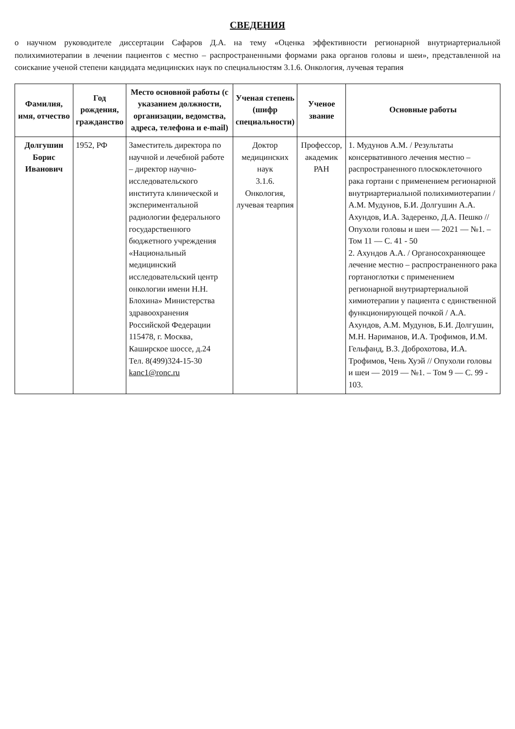СВЕДЕНИЯ
о научном руководителе диссертации Сафаров Д.А. на тему «Оценка эффективности регионарной внутриартериальной полихимиотерапии в лечении пациентов с местно – распространенными формами рака органов головы и шеи», представленной на соискание ученой степени кандидата медицинских наук по специальностям 3.1.6. Онкология, лучевая терапия
| Фамилия, имя, отчество | Год рождения, гражданство | Место основной работы (с указанием должности, организации, ведомства, адреса, телефона и e-mail) | Ученая степень (шифр специальности) | Ученое звание | Основные работы |
| --- | --- | --- | --- | --- | --- |
| Долгушин Борис Иванович | 1952, РФ | Заместитель директора по научной и лечебной работе – директор научно-исследовательского института клинической и экспериментальной радиологии федерального государственного бюджетного учреждения «Национальный медицинский исследовательский центр онкологии имени Н.Н. Блохина» Министерства здравоохранения Российской Федерации 115478, г. Москва, Каширское шоссе, д.24 Тел. 8(499)324-15-30 kanc1@ronc.ru | Доктор медицинских наук 3.1.6. Онкология, лучевая теарпия | Профессор, академик РАН | 1. Мудунов А.М. / Результаты консервативного лечения местно – распространенного плоскоклеточного рака гортани с применением регионарной внутриартериальной полихимиотерапии /А.М. Мудунов, Б.И. Долгушин А.А. Ахундов, И.А. Задеренко, Д.А. Пешко // Опухоли головы и шеи — 2021 — №1. – Том 11 — С. 41 - 50 2. Ахундов А.А. / Органосохраняющее лечение местно – распространенного рака гортаноглотки с применением регионарной внутриартериальной химиотерапии у пациента с единственной функционирующей почкой / А.А. Ахундов, А.М. Мудунов, Б.И. Долгушин, М.Н. Нариманов, И.А. Трофимов, И.М. Гельфанд, В.З. Доброхотова, И.А. Трофимов, Чень Хуэй // Опухоли головы и шеи — 2019 — №1. – Том 9 — С. 99 - 103. |